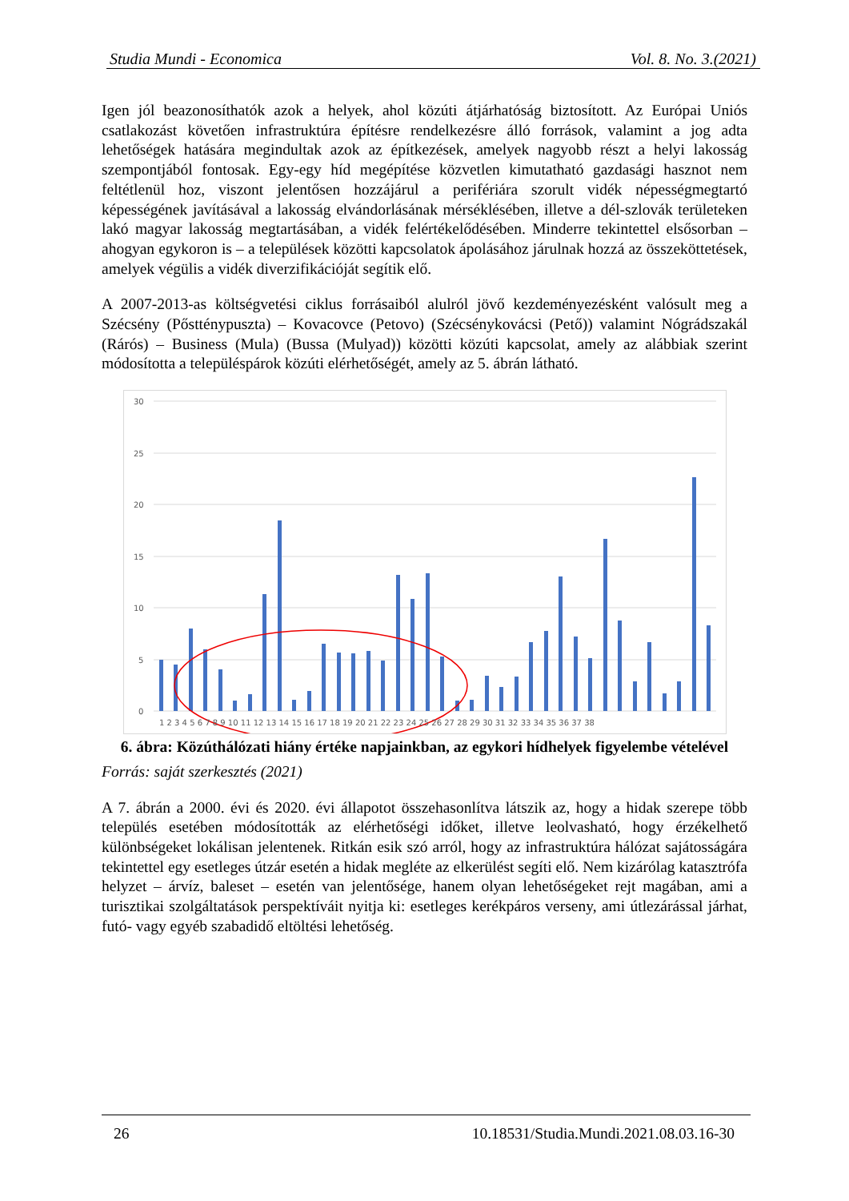Studia Mundi - Economica Vol. 8. No. 3.(2021)
Igen jól beazonosíthatók azok a helyek, ahol közúti átjárhatóság biztosított. Az Európai Uniós csatlakozást követően infrastruktúra építésre rendelkezésre álló források, valamint a jog adta lehetőségek hatására megindultak azok az építkezések, amelyek nagyobb részt a helyi lakosság szempontjából fontosak. Egy-egy híd megépítése közvetlen kimutatható gazdasági hasznot nem feltétlenül hoz, viszont jelentősen hozzájárul a perifériára szorult vidék népességmegtartó képességének javításával a lakosság elvándorlásának mérséklésében, illetve a dél-szlovák területeken lakó magyar lakosság megtartásában, a vidék felértékelődésében. Minderre tekintettel elsősorban – ahogyan egykoron is – a települések közötti kapcsolatok ápolásához járulnak hozzá az összeköttetések, amelyek végülis a vidék diverzifikációját segítik elő.
A 2007-2013-as költségvetési ciklus forrásaiból alulról jövő kezdeményezésként valósult meg a Szécsény (Pőstténypuszta) – Kovacovce (Petovo) (Szécsénykovácsi (Pető)) valamint Nógrádszakál (Rárós) – Business (Mula) (Bussa (Mulyad)) közötti közúti kapcsolat, amely az alábbiak szerint módosította a településpárok közúti elérhetőségét, amely az 5. ábrán látható.
30
25
20
15
10
5
0
1 2 3 4 5 6 7 8 9 10 11 12 13 14 15 16 17 18 19 20 21 22 23 24 25 26 27 28 29 30 31 32 33 34 35 36 37 38
6. ábra: Közúthálózati hiány értéke napjainkban, az egykori hídhelyek figyelembe vételével
Forrás: saját szerkesztés (2021)
A 7. ábrán a 2000. évi és 2020. évi állapotot összehasonlítva látszik az, hogy a hidak szerepe több település esetében módosították az elérhetőségi időket, illetve leolvasható, hogy érzékelhető különbségeket lokálisan jelentenek. Ritkán esik szó arról, hogy az infrastruktúra hálózat sajátosságára tekintettel egy esetleges útzár esetén a hidak megléte az elkerülést segíti elő. Nem kizárólag katasztrófa helyzet – árvíz, baleset – esetén van jelentősége, hanem olyan lehetőségeket rejt magában, ami a turisztikai szolgáltatások perspektíváit nyitja ki: esetleges kerékpáros verseny, ami útlezárással járhat, futó- vagy egyéb szabadidő eltöltési lehetőség.
26 10.18531/Studia.Mundi.2021.08.03.16-30